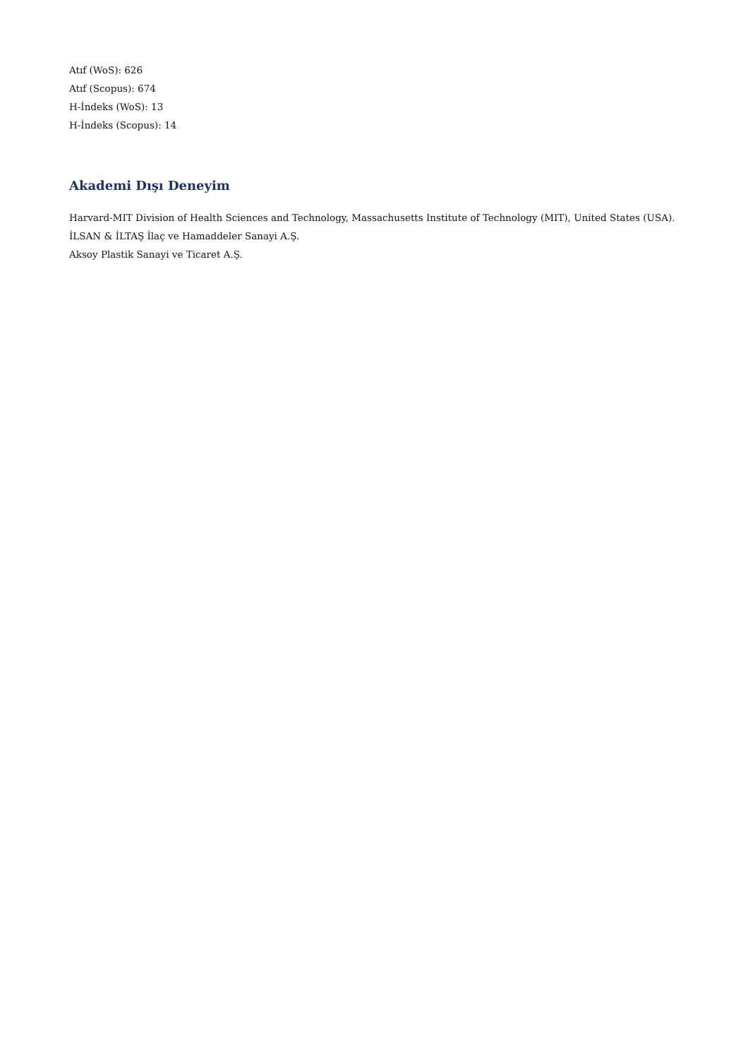Atıf (WoS): 626
Atıf (Scopus): 674
H-İndeks (WoS): 13
H-İndeks (Scopus): 14
Akademi Dışı Deneyim
Harvard-MIT Division of Health Sciences and Technology, Massachusetts Institute of Technology (MIT), United States (USA).
İLSAN & İLTAŞ İlaç ve Hamaddeler Sanayi A.Ş.
Aksoy Plastik Sanayi ve Ticaret A.Ş.